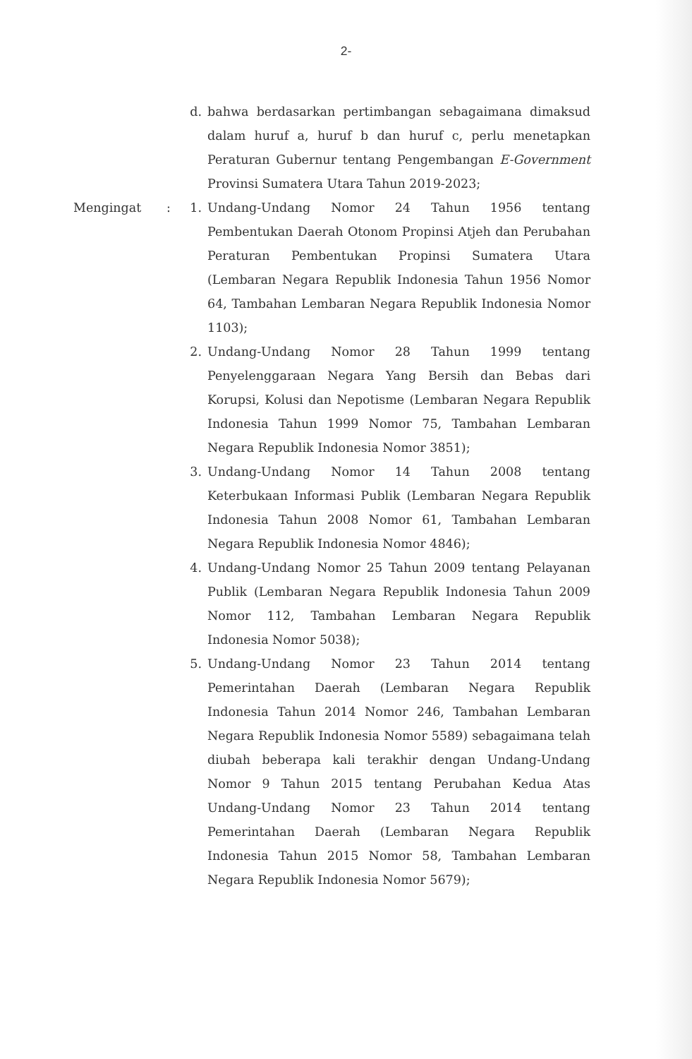2-
d. bahwa berdasarkan pertimbangan sebagaimana dimaksud dalam huruf a, huruf b dan huruf c, perlu menetapkan Peraturan Gubernur tentang Pengembangan E-Government Provinsi Sumatera Utara Tahun 2019-2023;
Mengingat : 1. Undang-Undang Nomor 24 Tahun 1956 tentang Pembentukan Daerah Otonom Propinsi Atjeh dan Perubahan Peraturan Pembentukan Propinsi Sumatera Utara (Lembaran Negara Republik Indonesia Tahun 1956 Nomor 64, Tambahan Lembaran Negara Republik Indonesia Nomor 1103);
2. Undang-Undang Nomor 28 Tahun 1999 tentang Penyelenggaraan Negara Yang Bersih dan Bebas dari Korupsi, Kolusi dan Nepotisme (Lembaran Negara Republik Indonesia Tahun 1999 Nomor 75, Tambahan Lembaran Negara Republik Indonesia Nomor 3851);
3. Undang-Undang Nomor 14 Tahun 2008 tentang Keterbukaan Informasi Publik (Lembaran Negara Republik Indonesia Tahun 2008 Nomor 61, Tambahan Lembaran Negara Republik Indonesia Nomor 4846);
4. Undang-Undang Nomor 25 Tahun 2009 tentang Pelayanan Publik (Lembaran Negara Republik Indonesia Tahun 2009 Nomor 112, Tambahan Lembaran Negara Republik Indonesia Nomor 5038);
5. Undang-Undang Nomor 23 Tahun 2014 tentang Pemerintahan Daerah (Lembaran Negara Republik Indonesia Tahun 2014 Nomor 246, Tambahan Lembaran Negara Republik Indonesia Nomor 5589) sebagaimana telah diubah beberapa kali terakhir dengan Undang-Undang Nomor 9 Tahun 2015 tentang Perubahan Kedua Atas Undang-Undang Nomor 23 Tahun 2014 tentang Pemerintahan Daerah (Lembaran Negara Republik Indonesia Tahun 2015 Nomor 58, Tambahan Lembaran Negara Republik Indonesia Nomor 5679);